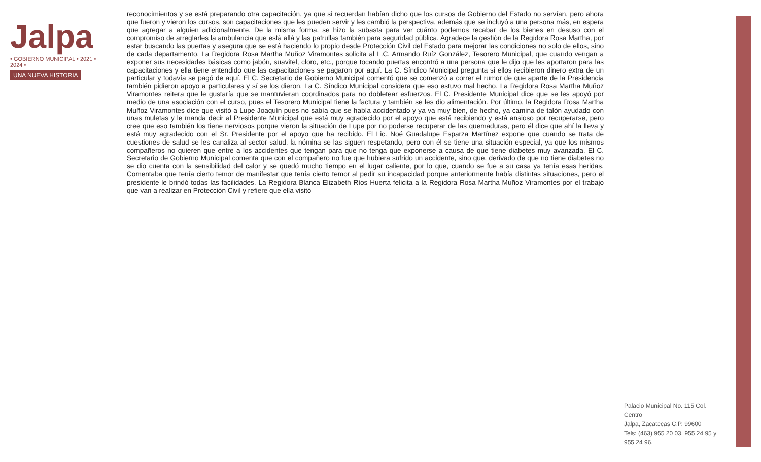Jalpa
• GOBIERNO MUNICIPAL • 2021 • 2024 •
UNA NUEVA HISTORIA
reconocimientos y se está preparando otra capacitación, ya que si recuerdan habían dicho que los cursos de Gobierno del Estado no servían, pero ahora que fueron y vieron los cursos, son capacitaciones que les pueden servir y les cambió la perspectiva, además que se incluyó a una persona más, en espera que agregar a alguien adicionalmente. De la misma forma, se hizo la subasta para ver cuánto podemos recabar de los bienes en desuso con el compromiso de arreglarles la ambulancia que está allá y las patrullas también para seguridad pública. Agradece la gestión de la Regidora Rosa Martha, por estar buscando las puertas y asegura que se está haciendo lo propio desde Protección Civil del Estado para mejorar las condiciones no solo de ellos, sino de cada departamento. La Regidora Rosa Martha Muñoz Viramontes solicita al L.C. Armando Ruíz González, Tesorero Municipal, que cuando vengan a exponer sus necesidades básicas como jabón, suavitel, cloro, etc., porque tocando puertas encontró a una persona que le dijo que les aportaron para las capacitaciones y ella tiene entendido que las capacitaciones se pagaron por aquí. La C. Síndico Municipal pregunta si ellos recibieron dinero extra de un particular y todavía se pagó de aquí. El C. Secretario de Gobierno Municipal comentó que se comenzó a correr el rumor de que aparte de la Presidencia también pidieron apoyo a particulares y sí se los dieron. La C. Síndico Municipal considera que eso estuvo mal hecho. La Regidora Rosa Martha Muñoz Viramontes reitera que le gustaría que se mantuvieran coordinados para no dobletear esfuerzos. El C. Presidente Municipal dice que se les apoyó por medio de una asociación con el curso, pues el Tesorero Municipal tiene la factura y también se les dio alimentación. Por último, la Regidora Rosa Martha Muñoz Viramontes dice que visitó a Lupe Joaquín pues no sabía que se había accidentado y ya va muy bien, de hecho, ya camina de talón ayudado con unas muletas y le manda decir al Presidente Municipal que está muy agradecido por el apoyo que está recibiendo y está ansioso por recuperarse, pero cree que eso también los tiene nerviosos porque vieron la situación de Lupe por no poderse recuperar de las quemaduras, pero él dice que ahí la lleva y está muy agradecido con el Sr. Presidente por el apoyo que ha recibido. El Lic. Noé Guadalupe Esparza Martínez expone que cuando se trata de cuestiones de salud se les canaliza al sector salud, la nómina se las siguen respetando, pero con él se tiene una situación especial, ya que los mismos compañeros no quieren que entre a los accidentes que tengan para que no tenga que exponerse a causa de que tiene diabetes muy avanzada. El C. Secretario de Gobierno Municipal comenta que con el compañero no fue que hubiera sufrido un accidente, sino que, derivado de que no tiene diabetes no se dio cuenta con la sensibilidad del calor y se quedó mucho tiempo en el lugar caliente, por lo que, cuando se fue a su casa ya tenía esas heridas. Comentaba que tenía cierto temor de manifestar que tenía cierto temor al pedir su incapacidad porque anteriormente había distintas situaciones, pero el presidente le brindó todas las facilidades. La Regidora Blanca Elizabeth Ríos Huerta felicita a la Regidora Rosa Martha Muñoz Viramontes por el trabajo que van a realizar en Protección Civil y refiere que ella visitó
Palacio Municipal No. 115 Col. Centro
Jalpa, Zacatecas C.P. 99600
Tels: (463) 955 20 03, 955 24 95 y 955 24 96.